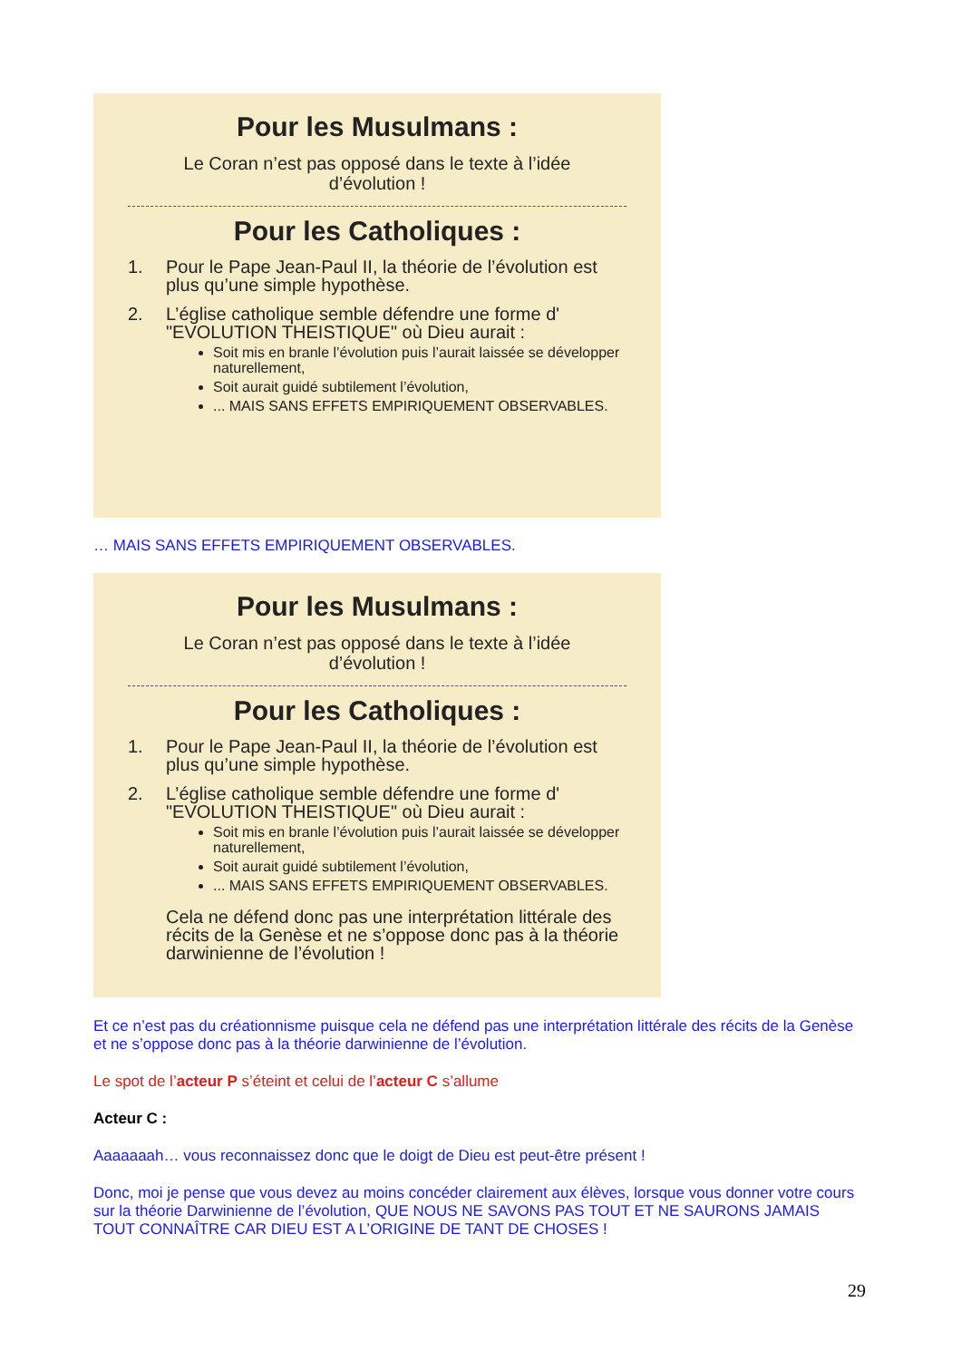Pour les Musulmans :
Le Coran n’est pas opposé dans le texte à l’idée
d’évolution !
Pour les Catholiques :
1. Pour le Pape Jean-Paul II, la théorie de l’évolution est plus qu’une simple hypothèse.
2. L’église catholique semble défendre une forme d' "EVOLUTION THEISTIQUE" où Dieu aurait :
Soit mis en branle l’évolution puis l’aurait laissée se développer naturellement,
Soit aurait guidé subtilement l’évolution,
... MAIS SANS EFFETS EMPIRIQUEMENT OBSERVABLES.
… MAIS SANS EFFETS EMPIRIQUEMENT OBSERVABLES.
Pour les Musulmans :
Le Coran n’est pas opposé dans le texte à l’idée
d’évolution !
Pour les Catholiques :
1. Pour le Pape Jean-Paul II, la théorie de l’évolution est plus qu’une simple hypothèse.
2. L’église catholique semble défendre une forme d' "EVOLUTION THEISTIQUE" où Dieu aurait :
Soit mis en branle l’évolution puis l’aurait laissée se développer naturellement,
Soit aurait guidé subtilement l’évolution,
... MAIS SANS EFFETS EMPIRIQUEMENT OBSERVABLES.
Cela ne défend donc pas une interprétation littérale des récits de la Genèse et ne s’oppose donc pas à la théorie darwinienne de l’évolution !
Et ce n’est pas du créationnisme puisque cela ne défend pas une interprétation littérale des récits de la Genèse et ne s’oppose donc pas à la théorie darwinienne de l’évolution.
Le spot de l’acteur P s’éteint et celui de l’acteur C s’allume
Acteur C :
Aaaaaaah… vous reconnaissez donc que le doigt de Dieu est peut-être présent !
Donc, moi je pense que vous devez au moins concéder clairement aux élèves, lorsque vous donner votre cours sur la théorie Darwinienne de l’évolution, QUE NOUS NE SAVONS PAS TOUT ET NE SAURONS JAMAIS TOUT CONNAÎTRE CAR DIEU EST A L’ORIGINE DE TANT DE CHOSES !
29